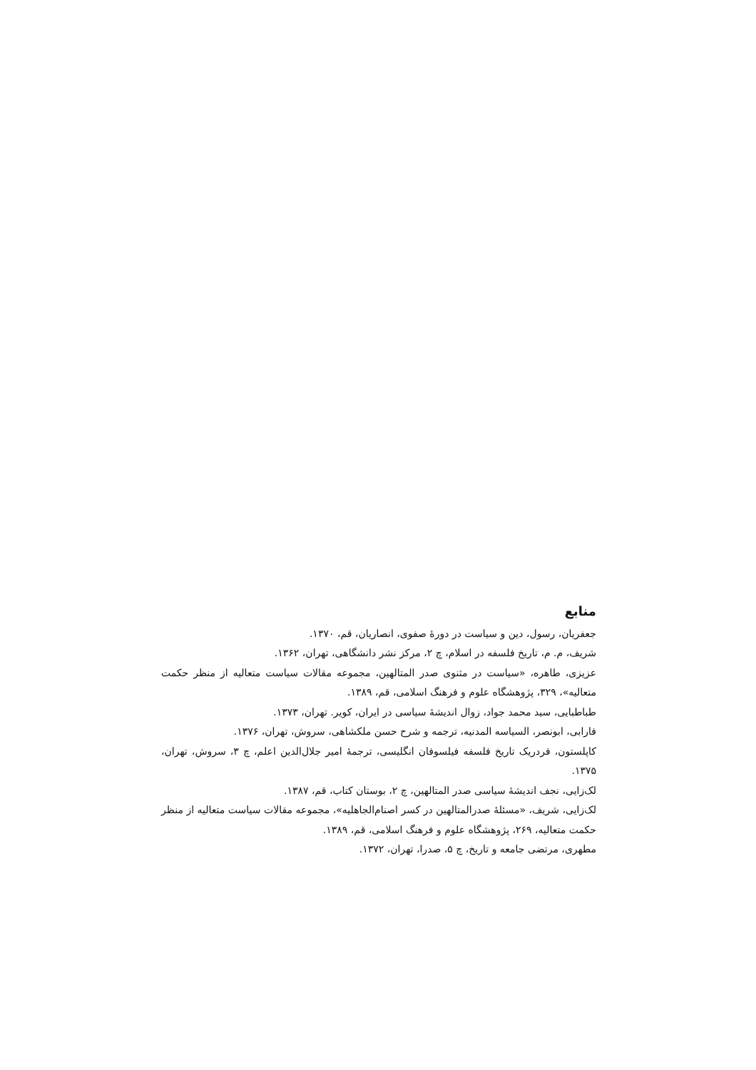منابع
جعفریان، رسول، دین و سیاست در دورهٔ صفوی، انصاریان، قم، ۱۳۷۰.
شریف، م. م، تاریخ فلسفه در اسلام، چ ۲، مرکز نشر دانشگاهی، تهران، ۱۳۶۲.
عزیزی، طاهره، «سیاست در مثنوی صدر المتالهین، مجموعه مقالات سیاست متعالیه از منظر حکمت متعالیه»، ۳۲۹، پژوهشگاه علوم و فرهنگ اسلامی، قم، ۱۳۸۹.
طباطبایی، سید محمد جواد، زوال اندیشهٔ سیاسی در ایران، کویر. تهران، ۱۳۷۳.
فارابی، ابونصر، السیاسه المدنیه، ترجمه و شرح حسن ملکشاهی، سروش، تهران، ۱۳۷۶.
کاپلستون، فردریک تاریخ فلسفه فیلسوفان انگلیسی، ترجمهٔ امیر جلال‌الدین اعلم، چ ۳، سروش، تهران، ۱۳۷۵.
لک‌زایی، نجف اندیشهٔ سیاسی صدر المتالهین، چ ۲، بوستان کتاب، قم، ۱۳۸۷.
لک‌زایی، شریف، «مسئلهٔ صدرالمتالهین در کسر اصنام‌الجاهلیه»، مجموعه مقالات سیاست متعالیه از منظر حکمت متعالیه، ۲۶۹، پژوهشگاه علوم و فرهنگ اسلامی، قم، ۱۳۸۹.
مطهری، مرتضی جامعه و تاریخ، چ ۵، صدرا، تهران، ۱۳۷۲.